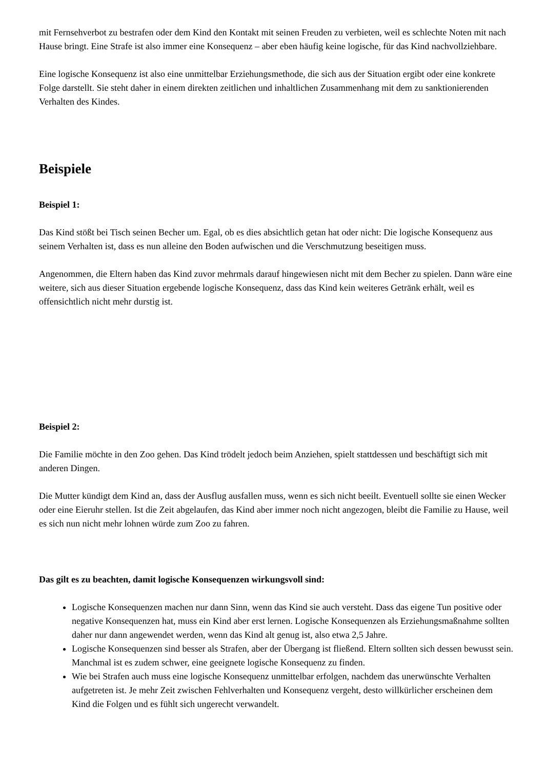mit Fernsehverbot zu bestrafen oder dem Kind den Kontakt mit seinen Freuden zu verbieten, weil es schlechte Noten mit nach Hause bringt. Eine Strafe ist also immer eine Konsequenz – aber eben häufig keine logische, für das Kind nachvollziehbare.
Eine logische Konsequenz ist also eine unmittelbar Erziehungsmethode, die sich aus der Situation ergibt oder eine konkrete Folge darstellt. Sie steht daher in einem direkten zeitlichen und inhaltlichen Zusammenhang mit dem zu sanktionierenden Verhalten des Kindes.
Beispiele
Beispiel 1:
Das Kind stößt bei Tisch seinen Becher um. Egal, ob es dies absichtlich getan hat oder nicht: Die logische Konsequenz aus seinem Verhalten ist, dass es nun alleine den Boden aufwischen und die Verschmutzung beseitigen muss.
Angenommen, die Eltern haben das Kind zuvor mehrmals darauf hingewiesen nicht mit dem Becher zu spielen. Dann wäre eine weitere, sich aus dieser Situation ergebende logische Konsequenz, dass das Kind kein weiteres Getränk erhält, weil es offensichtlich nicht mehr durstig ist.
Beispiel 2:
Die Familie möchte in den Zoo gehen. Das Kind trödelt jedoch beim Anziehen, spielt stattdessen und beschäftigt sich mit anderen Dingen.
Die Mutter kündigt dem Kind an, dass der Ausflug ausfallen muss, wenn es sich nicht beeilt. Eventuell sollte sie einen Wecker oder eine Eieruhr stellen. Ist die Zeit abgelaufen, das Kind aber immer noch nicht angezogen, bleibt die Familie zu Hause, weil es sich nun nicht mehr lohnen würde zum Zoo zu fahren.
Das gilt es zu beachten, damit logische Konsequenzen wirkungsvoll sind:
Logische Konsequenzen machen nur dann Sinn, wenn das Kind sie auch versteht. Dass das eigene Tun positive oder negative Konsequenzen hat, muss ein Kind aber erst lernen. Logische Konsequenzen als Erziehungsmaßnahme sollten daher nur dann angewendet werden, wenn das Kind alt genug ist, also etwa 2,5 Jahre.
Logische Konsequenzen sind besser als Strafen, aber der Übergang ist fließend. Eltern sollten sich dessen bewusst sein. Manchmal ist es zudem schwer, eine geeignete logische Konsequenz zu finden.
Wie bei Strafen auch muss eine logische Konsequenz unmittelbar erfolgen, nachdem das unerwünschte Verhalten aufgetreten ist. Je mehr Zeit zwischen Fehlverhalten und Konsequenz vergeht, desto willkürlicher erscheinen dem Kind die Folgen und es fühlt sich ungerecht verwandelt.